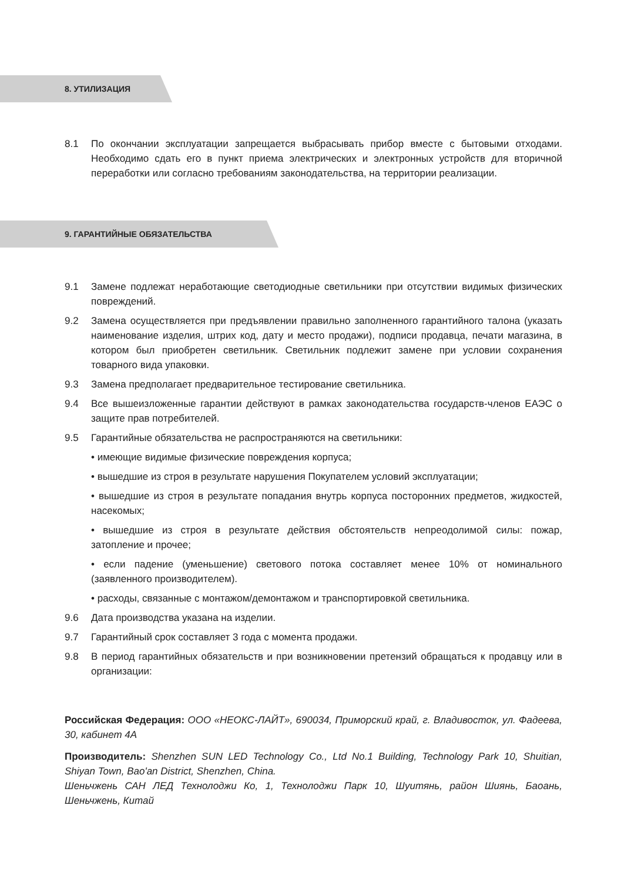8. УТИЛИЗАЦИЯ
8.1 По окончании эксплуатации запрещается выбрасывать прибор вместе с бытовыми отходами. Необходимо сдать его в пункт приема электрических и электронных устройств для вторичной переработки или согласно требованиям законодательства, на территории реализации.
9. ГАРАНТИЙНЫЕ ОБЯЗАТЕЛЬСТВА
9.1 Замене подлежат неработающие светодиодные светильники при отсутствии видимых физических повреждений.
9.2 Замена осуществляется при предъявлении правильно заполненного гарантийного талона (указать наименование изделия, штрих код, дату и место продажи), подписи продавца, печати магазина, в котором был приобретен светильник. Светильник подлежит замене при условии сохранения товарного вида упаковки.
9.3 Замена предполагает предварительное тестирование светильника.
9.4 Все вышеизложенные гарантии действуют в рамках законодательства государств-членов ЕАЭС о защите прав потребителей.
9.5 Гарантийные обязательства не распространяются на светильники:
• имеющие видимые физические повреждения корпуса;
• вышедшие из строя в результате нарушения Покупателем условий эксплуатации;
• вышедшие из строя в результате попадания внутрь корпуса посторонних предметов, жидкостей, насекомых;
• вышедшие из строя в результате действия обстоятельств непреодолимой силы: пожар, затопление и прочее;
• если падение (уменьшение) светового потока составляет менее 10% от номинального (заявленного производителем).
• расходы, связанные с монтажом/демонтажом и транспортировкой светильника.
9.6 Дата производства указана на изделии.
9.7 Гарантийный срок составляет 3 года с момента продажи.
9.8 В период гарантийных обязательств и при возникновении претензий обращаться к продавцу или в организации:
Российская Федерация: ООО «НЕОКС-ЛАЙТ», 690034, Приморский край, г. Владивосток, ул. Фадеева, 30, кабинет 4А
Производитель: Shenzhen SUN LED Technology Co., Ltd No.1 Building, Technology Park 10, Shuitian, Shiyan Town, Bao'an District, Shenzhen, China.
Шеньчжень САН ЛЕД Технолоджи Ко, 1, Технолоджи Парк 10, Шуитянь, район Шиянь, Баоань, Шеньчжень, Китай